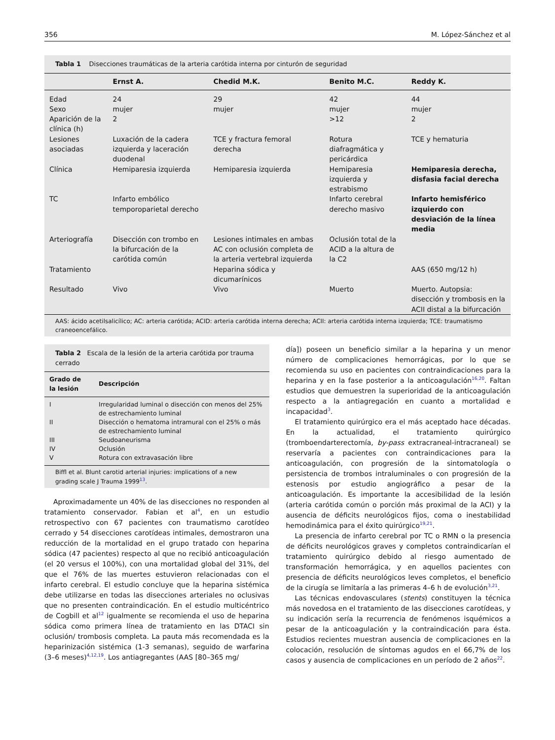356 M. López-Sánchez et al
Tabla 1 Disecciones traumáticas de la arteria carótida interna por cinturón de seguridad
| | Ernst A. | Chedid M.K. | Benito M.C. | Reddy K. |
| --- | --- | --- | --- | --- |
| Edad | 24 | 29 | 42 | 44 |
| Sexo | mujer | mujer | mujer | mujer |
| Aparición de la clínica (h) | 2 | | >12 | 2 |
| Lesiones asociadas | Luxación de la cadera izquierda y laceración duodenal | TCE y fractura femoral derecha | Rotura diafragmática y pericárdica | TCE y hematuria |
| Clínica | Hemiparesia izquierda | Hemiparesia izquierda | Hemiparesia izquierda y estrabismo | Hemiparesia derecha, disfasia facial derecha |
| TC | Infarto embólico temporoparietal derecho | | Infarto cerebral derecho masivo | Infarto hemisférico izquierdo con desviación de la línea media |
| Arteriografía | Disección con trombo en la bifurcación de la carótida común | Lesiones intimales en ambas AC con oclusión completa de la arteria vertebral izquierda | Oclusión total de la ACID a la altura de la C2 | |
| Tratamiento | | Heparina sódica y dicumarínicos | | AAS (650 mg/12 h) |
| Resultado | Vivo | Vivo | Muerto | Muerto. Autopsia: disección y trombosis en la ACII distal a la bifurcación |
AAS: ácido acetilsalicílico; AC: arteria carótida; ACID: arteria carótida interna derecha; ACII: arteria carótida interna izquierda; TCE: traumatismo craneoencefálico.
Tabla 2 Escala de la lesión de la arteria carótida por trauma cerrado
| Grado de la lesión | Descripción |
| --- | --- |
| I | Irregularidad luminal o disección con menos del 25% de estrechamiento luminal |
| II | Disección o hematoma intramural con el 25% o más de estrechamiento luminal |
| III | Seudoaneurisma |
| IV | Oclusión |
| V | Rotura con extravasación libre |
Biffl et al. Blunt carotid arterial injuries: implications of a new grading scale J Trauma 1999<sup>13</sup>.
Aproximadamente un 40% de las disecciones no responden al tratamiento conservador. Fabian et al<sup>4</sup>, en un estudio retrospectivo con 67 pacientes con traumatismo carotídeo cerrado y 54 disecciones carotídeas intimales, demostraron una reducción de la mortalidad en el grupo tratado con heparina sódica (47 pacientes) respecto al que no recibió anticoagulación (el 20 versus el 100%), con una mortalidad global del 31%, del que el 76% de las muertes estuvieron relacionadas con el infarto cerebral. El estudio concluye que la heparina sistémica debe utilizarse en todas las disecciones arteriales no oclusivas que no presenten contraindicación. En el estudio multicéntrico de Cogbill et al<sup>12</sup> igualmente se recomienda el uso de heparina sódica como primera línea de tratamiento en las DTACI sin oclusión/ trombosis completa. La pauta más recomendada es la heparinización sistémica (1-3 semanas), seguido de warfarina (3–6 meses)<sup>4,12,19</sup>. Los antiagregantes (AAS [80–365 mg/
día]) poseen un beneficio similar a la heparina y un menor número de complicaciones hemorrágicas, por lo que se recomienda su uso en pacientes con contraindicaciones para la heparina y en la fase posterior a la anticoagulación<sup>16,20</sup>. Faltan estudios que demuestren la superioridad de la anticoagulación respecto a la antiagregación en cuanto a mortalidad e incapacidad<sup>3</sup>.
El tratamiento quirúrgico era el más aceptado hace décadas. En la actualidad, el tratamiento quirúrgico (tromboendarterectomía, by-pass extracraneal-intracraneal) se reservaría a pacientes con contraindicaciones para la anticoagulación, con progresión de la sintomatología o persistencia de trombos intraluminales o con progresión de la estenosis por estudio angiográfico a pesar de la anticoagulación. Es importante la accesibilidad de la lesión (arteria carótida común o porción más proximal de la ACI) y la ausencia de déficits neurológicos fijos, coma o inestabilidad hemodinámica para el éxito quirúrgico<sup>19,21</sup>.
La presencia de infarto cerebral por TC o RMN o la presencia de déficits neurológicos graves y completos contraindicarían el tratamiento quirúrgico debido al riesgo aumentado de transformación hemorrágica, y en aquellos pacientes con presencia de déficits neurológicos leves completos, el beneficio de la cirugía se limitaría a las primeras 4–6 h de evolución<sup>3,21</sup>.
Las técnicas endovasculares (stents) constituyen la técnica más novedosa en el tratamiento de las disecciones carotídeas, y su indicación sería la recurrencia de fenómenos isquémicos a pesar de la anticoagulación y la contraindicación para ésta. Estudios recientes muestran ausencia de complicaciones en la colocación, resolución de síntomas agudos en el 66,7% de los casos y ausencia de complicaciones en un período de 2 años<sup>22</sup>.